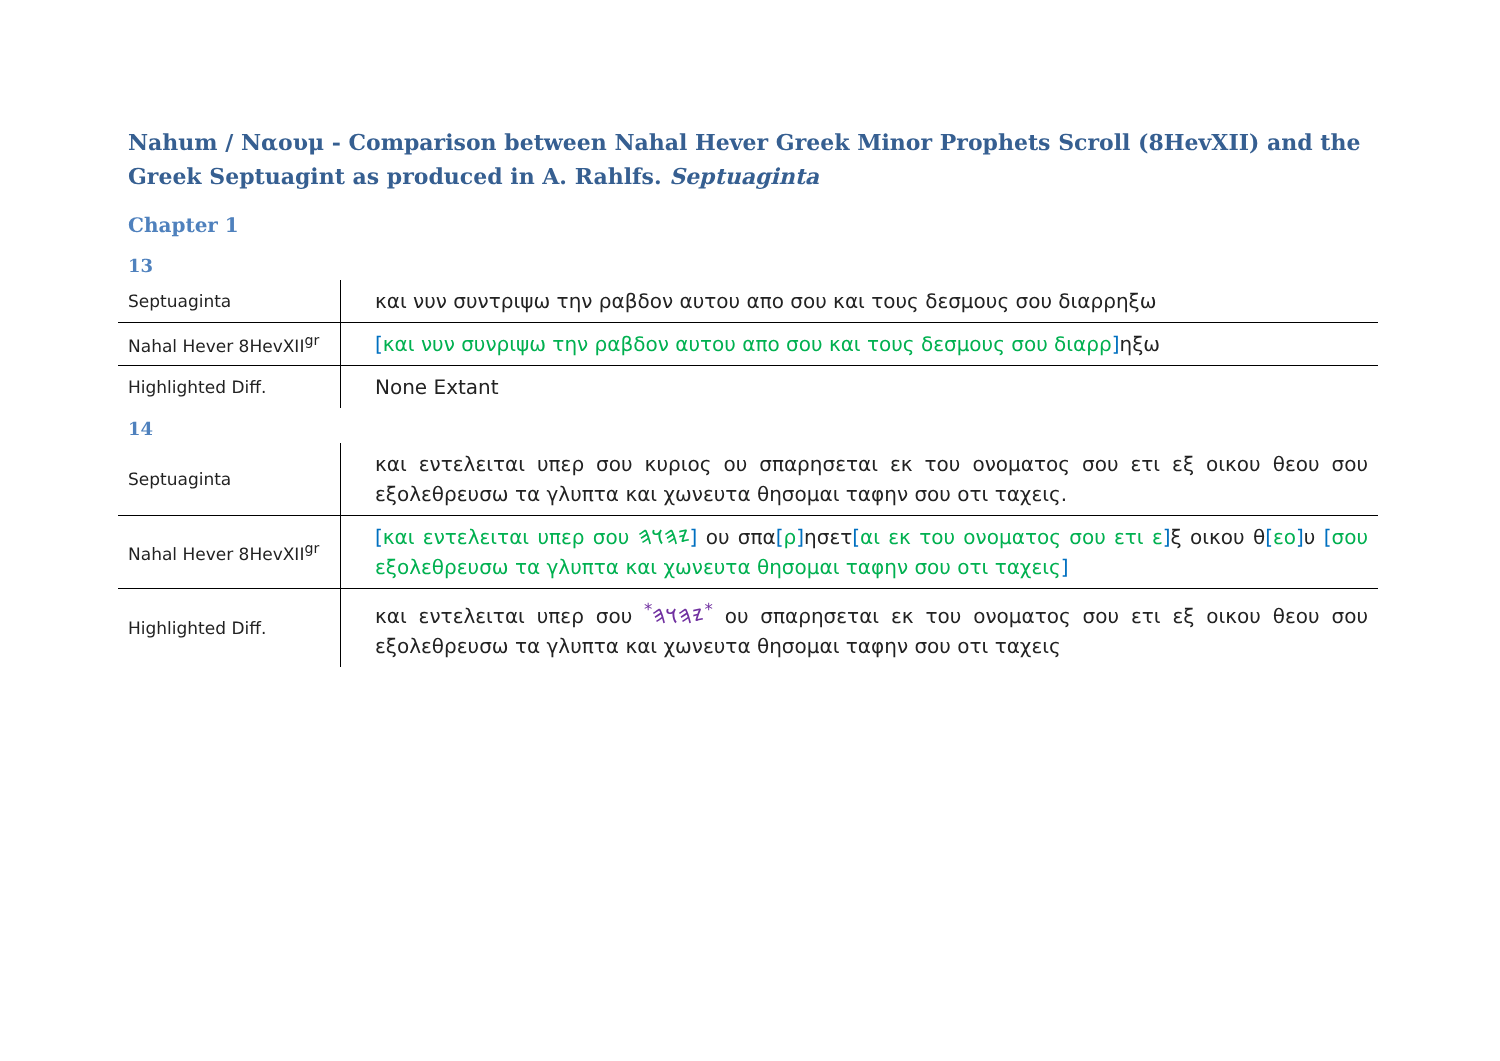Nahum / Ναουμ - Comparison between Nahal Hever Greek Minor Prophets Scroll (8HevXII) and the Greek Septuagint as produced in A. Rahlfs. Septuaginta
Chapter 1
13
| Septuaginta | και νυν συντριψω την ραβδον αυτου απο σου και τους δεσμους σου διαρρηξω |
| Nahal Hever 8HevXII<sup>gr</sup> | [ και νυν συνριψω την ραβδον αυτου απο σου και τους δεσμους σου διαρρ ] ηξω |
| Highlighted Diff. | None Extant |
14
| Septuaginta | και εντελειται υπερ σου κυριος ου σπαρησεται εκ του ονοματος σου ετι εξ οικου θεου σου εξολεθρευσω τα γλυπτα και χωνευτα θησομαι ταφην σου οτι ταχεις. |
| Nahal Hever 8HevXII<sup>gr</sup> | [ και εντελειται υπερ σου 𐤉𐤄𐤅𐤄 ] ου σπα [ ρ ] ησετ [ αι εκ του ονοματος σου ετι ε ] ξ οικου θ [ εο ] υ [ σου εξολεθρευσω τα γλυπτα και χωνευτα θησομαι ταφην σου οτι ταχεις ] |
| Highlighted Diff. | και εντελειται υπερ σου <sup>*</sup>𐤉𐤄𐤅𐤄<sup>*</sup> ου σπαρησεται εκ του ονοματος σου ετι εξ οικου θεου σου εξολεθρευσω τα γλυπτα και χωνευτα θησομαι ταφην σου οτι ταχεις |